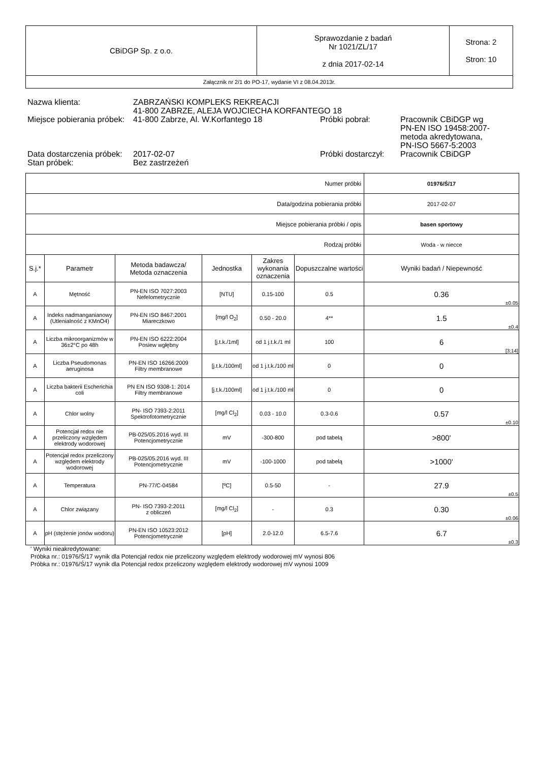| CBiDGP Sp. z o.o. | Sprawozdanie z badań Nr 1021/ZL/17 z dnia 2017-02-14 | Strona: 2 Stron: 10 |
| Załącznik nr 2/1 do PO-17, wydanie VI z 08.04.2013r. | | |
| Nazwa klienta: | ZABRZAŃSKI KOMPLEKS REKREACJI 41-800 ZABRZE, ALEJA WOJCIECHA KORFANTEGO 18 | | |
| Miejsce pobierania próbek: | 41-800 Zabrze, Al. W.Korfantego 18 | Próbki pobrał: | Pracownik CBiDGP wg PN-EN ISO 19458:2007-metoda akredytowana, PN-ISO 5667-5:2003 |
| Data dostarczenia próbek: | 2017-02-07 | Próbki dostarczył: | Pracownik CBiDGP |
| Stan próbek: | Bez zastrzeżeń | | |
| Numer próbki | | | | | | | 01976/Ś/17 |
| Data/godzina pobierania próbki | | | | | | | 2017-02-07 |
| Miejsce pobierania próbki / opis | | | | | | | basen sportowy |
| Rodzaj próbki | | | | | | | Woda - w niecce |
| S.j.* | Parametr | Metoda badawcza/ Metoda oznaczenia | Jednostka | Zakres wykonania oznaczenia | Dopuszczalne wartości | Wyniki badań / Niepewność | |
| A | Mętność | PN-EN ISO 7027:2003 Nefelometrycznie | [NTU] | 0.15-100 | 0.5 | 0.36 ±0.05 | |
| A | Indeks nadmanganianowy (Utlenialność z KMnO4) | PN-EN ISO 8467:2001 Miareczkowo | [mg/l O<sub>2</sub>] | 0.50 - 20.0 | 4** | 1.5 ±0.4 | |
| A | Liczba mikroorganizmów w 36±2°C po 48h | PN-EN ISO 6222:2004 Posiew wgłębny | [j.t.k./1ml] | od 1 j.t.k./1 ml | 100 | 6 [3;14] | |
| A | Liczba Pseudomonas aeruginosa | PN-EN ISO 16266:2009 Filtry membranowe | [j.t.k./100ml] | od 1 j.t.k./100 ml | 0 | 0 | |
| A | Liczba bakterii Escherichia coli | PN EN ISO 9308-1: 2014 Filtry membranowe | [j.t.k./100ml] | od 1 j.t.k./100 ml | 0 | 0 | |
| A | Chlor wolny | PN- ISO 7393-2:2011 Spektrofotometrycznie | [mg/l Cl<sub>2</sub>] | 0.03 - 10.0 | 0.3-0.6 | 0.57 ±0.10 | |
| A | Potencjał redox nie przeliczony względem elektrody wodorowej | PB-025/05.2016 wyd. III Potencjometrycznie | mV | -300-800 | pod tabelą | >800' | |
| A | Potencjał redox przeliczony względem elektrody wodorowej | PB-025/05.2016 wyd. III Potencjometrycznie | mV | -100-1000 | pod tabelą | >1000' | |
| A | Temperatura | PN-77/C-04584 | [ºC] | 0.5-50 | - | 27.9 ±0.5 | |
| A | Chlor związany | PN- ISO 7393-2:2011 z obliczeń | [mg/l Cl<sub>2</sub>] | - | 0.3 | 0.30 ±0.06 | |
| A | pH (stężenie jonów wodoru) | PN-EN ISO 10523:2012 Potencjometrycznie | [pH] | 2.0-12.0 | 6.5-7.6 | 6.7 ±0.3 | |
' Wyniki nieakredytowane:
Próbka nr.: 01976/Ś/17 wynik dla Potencjał redox nie przeliczony względem elektrody wodorowej mV wynosi 806
Próbka nr.: 01976/Ś/17 wynik dla Potencjał redox przeliczony względem elektrody wodorowej mV wynosi 1009